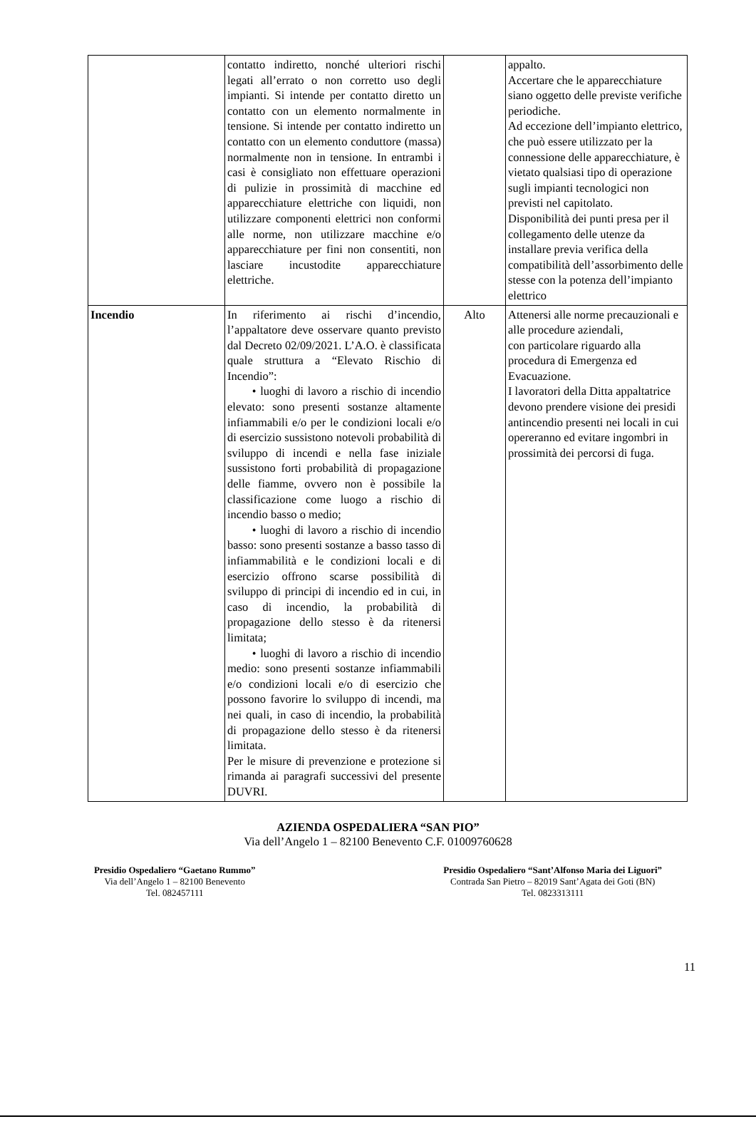| | contatto indiretto, nonché ulteriori rischi legati all’errato o non corretto uso degli impianti. Si intende per contatto diretto un contatto con un elemento normalmente in tensione. Si intende per contatto indiretto un contatto con un elemento conduttore (massa) normalmente non in tensione. In entrambi i casi è consigliato non effettuare operazioni di pulizie in prossimità di macchine ed apparecchiature elettriche con liquidi, non utilizzare componenti elettrici non conformi alle norme, non utilizzare macchine e/o apparecchiature per fini non consentiti, non lasciare incustodite apparecchiature elettriche. | | appalto. Accertare che le apparecchiature siano oggetto delle previste verifiche periodiche. Ad eccezione dell’impianto elettrico, che può essere utilizzato per la connessione delle apparecchiature, è vietato qualsiasi tipo di operazione sugli impianti tecnologici non previsti nel capitolato. Disponibilità dei punti presa per il collegamento delle utenze da installare previa verifica della compatibilità dell’assorbimento delle stesse con la potenza dell’impianto elettrico |
| Incendio | In riferimento ai rischi d’incendio, l’appaltatore deve osservare quanto previsto dal Decreto 02/09/2021. L’A.O. è classificata quale struttura a “Elevato Rischio di Incendio”: • luoghi di lavoro a rischio di incendio elevato: sono presenti sostanze altamente infiammabili e/o per le condizioni locali e/o di esercizio sussistono notevoli probabilità di sviluppo di incendi e nella fase iniziale sussistono forti probabilità di propagazione delle fiamme, ovvero non è possibile la classificazione come luogo a rischio di incendio basso o medio; • luoghi di lavoro a rischio di incendio basso: sono presenti sostanze a basso tasso di infiammabilità e le condizioni locali e di esercizio offrono scarse possibilità di sviluppo di principi di incendio ed in cui, in caso di incendio, la probabilità di propagazione dello stesso è da ritenersi limitata; • luoghi di lavoro a rischio di incendio medio: sono presenti sostanze infiammabili e/o condizioni locali e/o di esercizio che possono favorire lo sviluppo di incendi, ma nei quali, in caso di incendio, la probabilità di propagazione dello stesso è da ritenersi limitata. Per le misure di prevenzione e protezione si rimanda ai paragrafi successivi del presente DUVRI. | Alto | Attenersi alle norme precauzionali e alle procedure aziendali, con particolare riguardo alla procedura di Emergenza ed Evacuazione. I lavoratori della Ditta appaltatrice devono prendere visione dei presidi antincendio presenti nei locali in cui opereranno ed evitare ingombri in prossimità dei percorsi di fuga. |
AZIENDA OSPEDALIERA “SAN PIO”
Via dell’Angelo 1 – 82100 Benevento C.F. 01009760628
11
Presidio Ospedaliero “Gaetano Rummo”
Via dell’Angelo 1 – 82100 Benevento
Tel. 082457111
Presidio Ospedaliero “Sant’Alfonso Maria dei Liguori”
Contrada San Pietro – 82019 Sant’Agata dei Goti (BN)
Tel. 0823313111